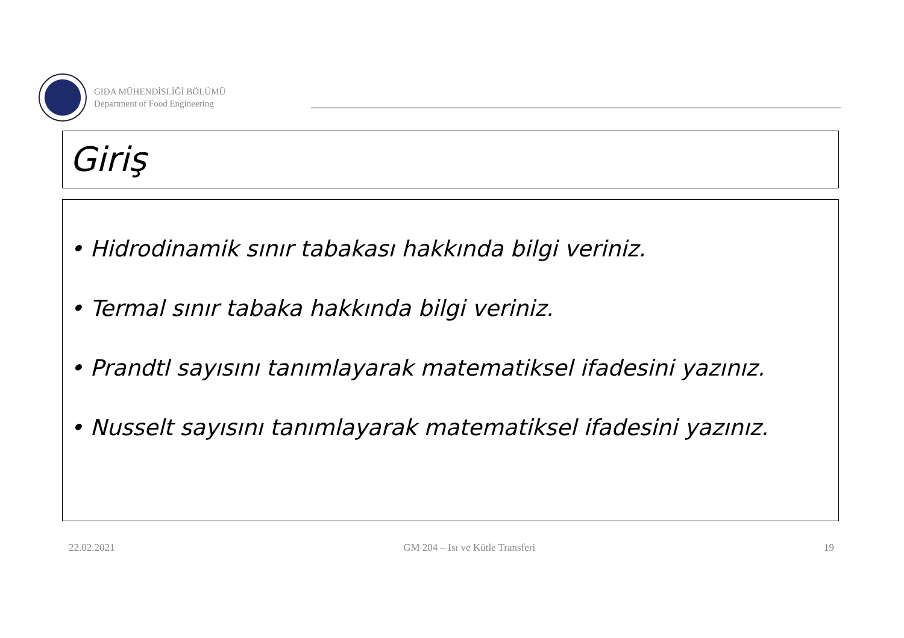GIDA MÜHENDİSLİĞİ BÖLÜMÜ
Department of Food Engineering
Giriş
• Hidrodinamik sınır tabakası hakkında bilgi veriniz.
• Termal sınır tabaka hakkında bilgi veriniz.
• Prandtl sayısını tanımlayarak matematiksel ifadesini yazınız.
• Nusselt sayısını tanımlayarak matematiksel ifadesini yazınız.
22.02.2021 GM 204 – Isı ve Kütle Transferi 19